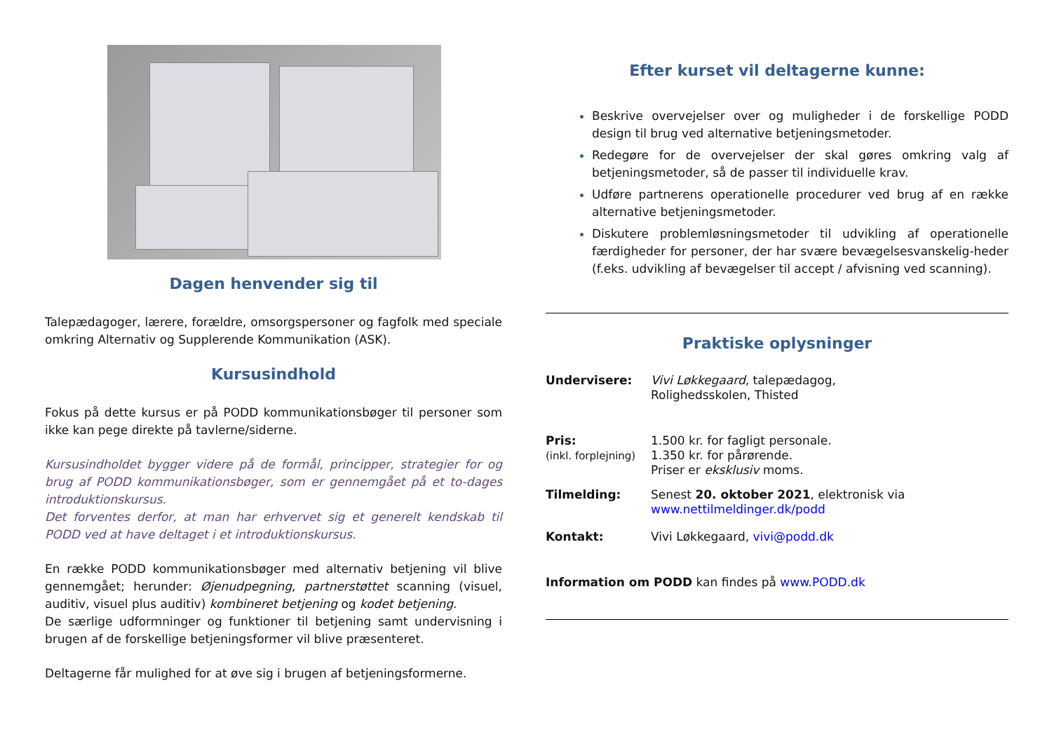Dagen henvender sig til
Talepædagoger, lærere, forældre, omsorgspersoner og fagfolk med speciale omkring Alternativ og Supplerende Kommunikation (ASK).
Kursusindhold
Fokus på dette kursus er på PODD kommunikationsbøger til personer som ikke kan pege direkte på tavlerne/siderne.
Kursusindholdet bygger videre på de formål, principper, strategier for og brug af PODD kommunikationsbøger, som er gennemgået på et to-dages introduktionskursus.
Det forventes derfor, at man har erhvervet sig et generelt kendskab til PODD ved at have deltaget i et introduktionskursus.
En række PODD kommunikationsbøger med alternativ betjening vil blive gennemgået; herunder: Øjenudpegning, partnerstøttet scanning (visuel, auditiv, visuel plus auditiv) kombineret betjening og kodet betjening.
De særlige udformninger og funktioner til betjening samt undervisning i brugen af de forskellige betjeningsformer vil blive præsenteret.
Deltagerne får mulighed for at øve sig i brugen af betjeningsformerne.
Efter kurset vil deltagerne kunne:
Beskrive overvejelser over og muligheder i de forskellige PODD design til brug ved alternative betjeningsmetoder.
Redegøre for de overvejelser der skal gøres omkring valg af betjeningsmetoder, så de passer til individuelle krav.
Udføre partnerens operationelle procedurer ved brug af en række alternative betjeningsmetoder.
Diskutere problemløsningsmetoder til udvikling af operationelle færdigheder for personer, der har svære bevægelsesvanskelig-heder (f.eks. udvikling af bevægelser til accept / afvisning ved scanning).
Praktiske oplysninger
Undervisere: Vivi Løkkegaard, talepædagog,
Rolighedsskolen, Thisted
Pris:
(inkl. forplejning)
1.500 kr. for fagligt personale.
1.350 kr. for pårørende.
Priser er eksklusiv moms.
Tilmelding: Senest 20. oktober 2021, elektronisk via
www.nettilmeldinger.dk/podd
Kontakt: Vivi Løkkegaard, vivi@podd.dk
Information om PODD kan findes på www.PODD.dk